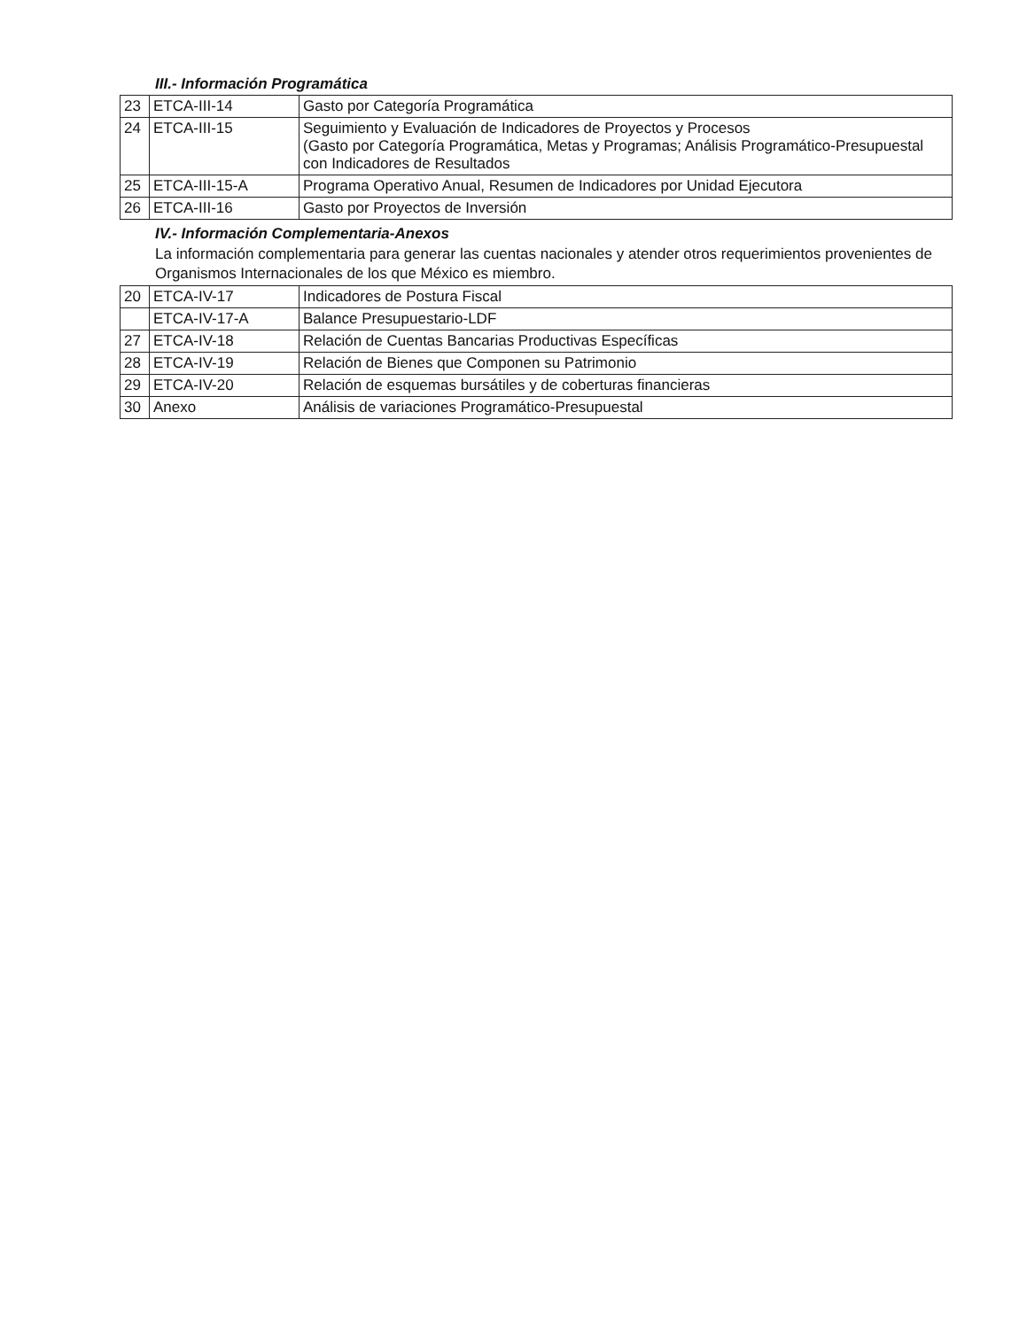III.- Información Programática
| 23 | ETCA-III-14 | Gasto por Categoría Programática |
| 24 | ETCA-III-15 | Seguimiento y Evaluación de Indicadores de Proyectos y Procesos (Gasto por Categoría Programática, Metas y Programas; Análisis Programático-Presupuestal con Indicadores de Resultados |
| 25 | ETCA-III-15-A | Programa Operativo Anual, Resumen de Indicadores por Unidad Ejecutora |
| 26 | ETCA-III-16 | Gasto por Proyectos de Inversión |
IV.- Información Complementaria-Anexos
La información complementaria para generar las cuentas nacionales y atender otros requerimientos provenientes de Organismos Internacionales de los que México es miembro.
| 20 | ETCA-IV-17 | Indicadores de Postura Fiscal |
| | ETCA-IV-17-A | Balance Presupuestario-LDF |
| 27 | ETCA-IV-18 | Relación de Cuentas Bancarias Productivas Específicas |
| 28 | ETCA-IV-19 | Relación de Bienes que Componen su Patrimonio |
| 29 | ETCA-IV-20 | Relación de esquemas bursátiles y de coberturas financieras |
| 30 | Anexo | Análisis de variaciones Programático-Presupuestal |